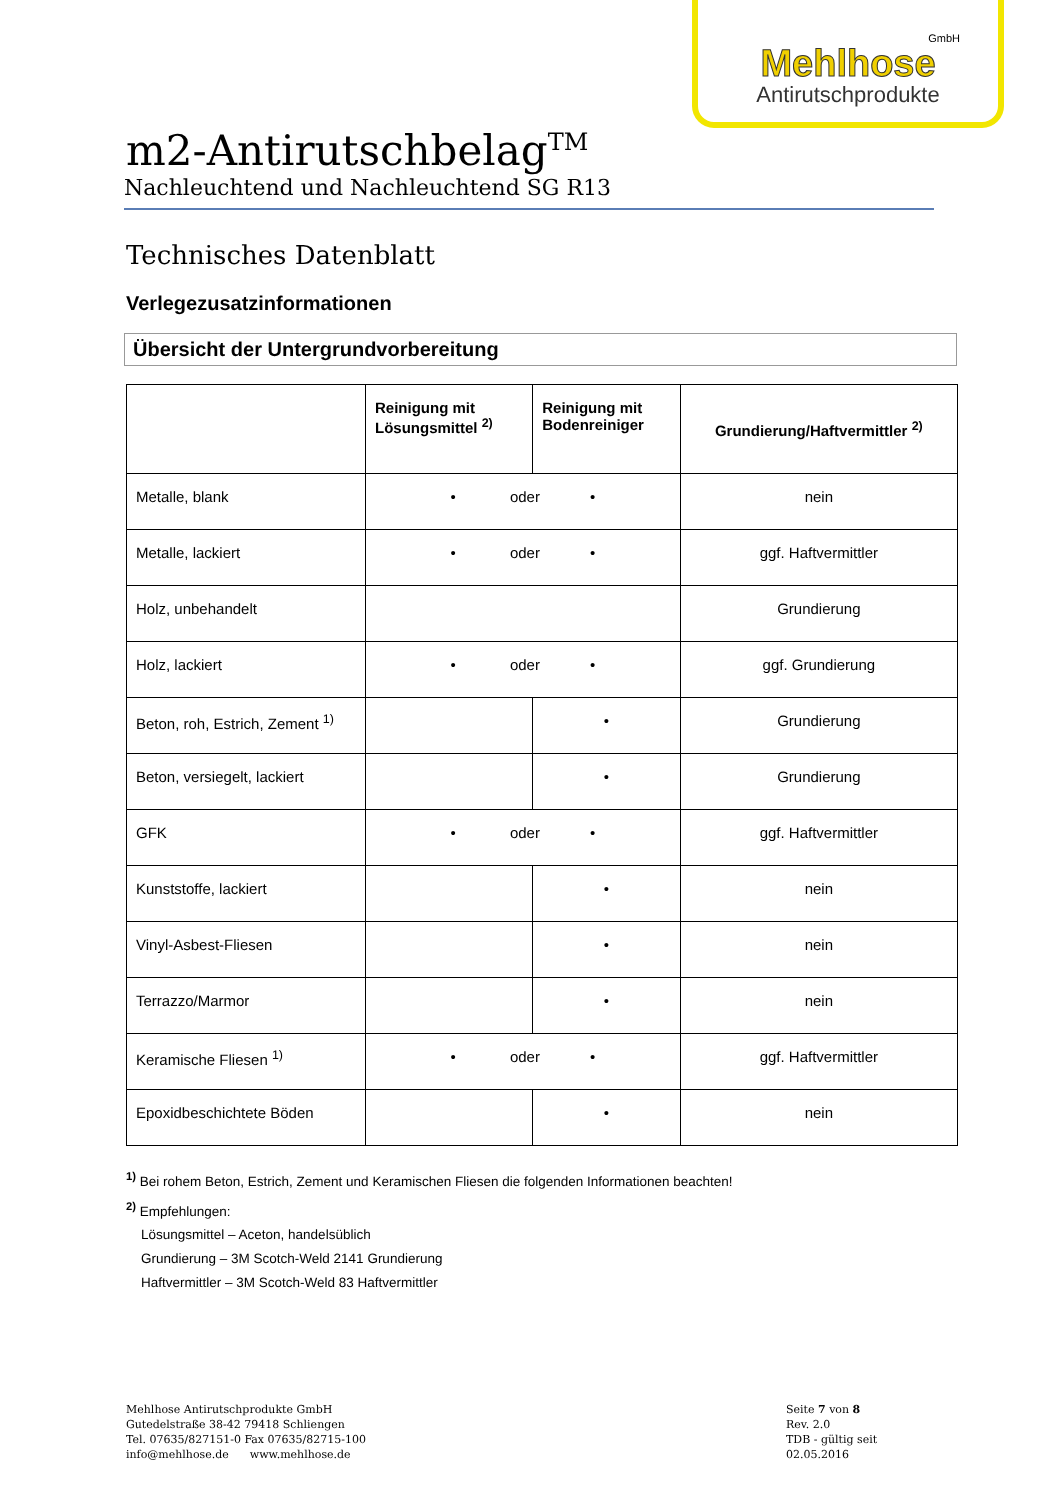GmbH
Mehlhose
Antirutschprodukte
m2-Antirutschbelag<sup>TM</sup>
Nachleuchtend und Nachleuchtend SG R13
Technisches Datenblatt
Verlegezusatzinformationen
Übersicht der Untergrundvorbereitung
| | Reinigung mit Lösungsmittel <sup>2)</sup> | Reinigung mit Bodenreiniger | Grundierung/Haftvermittler <sup>2)</sup> |
| --- | --- | --- | --- |
| Metalle, blank | • oder • | | nein |
| Metalle, lackiert | • oder • | | ggf. Haftvermittler |
| Holz, unbehandelt | | | Grundierung |
| Holz, lackiert | • oder • | | ggf. Grundierung |
| Beton, roh, Estrich, Zement <sup>1)</sup> | | • | Grundierung |
| Beton, versiegelt, lackiert | | • | Grundierung |
| GFK | • oder • | | ggf. Haftvermittler |
| Kunststoffe, lackiert | | • | nein |
| Vinyl-Asbest-Fliesen | | • | nein |
| Terrazzo/Marmor | | • | nein |
| Keramische Fliesen <sup>1)</sup> | • oder • | | ggf. Haftvermittler |
| Epoxidbeschichtete Böden | | • | nein |
<sup>1)</sup> Bei rohem Beton, Estrich, Zement und Keramischen Fliesen die folgenden Informationen beachten!
<sup>2)</sup> Empfehlungen:
Lösungsmittel – Aceton, handelsüblich
Grundierung – 3M Scotch-Weld 2141 Grundierung
Haftvermittler – 3M Scotch-Weld 83 Haftvermittler
Mehlhose Antirutschprodukte GmbH
Gutedelstraße 38-42 79418 Schliengen
Tel. 07635/827151-0 Fax 07635/82715-100
info@mehlhose.de www.mehlhose.de
Seite 7 von 8
Rev. 2.0
TDB - gültig seit 02.05.2016